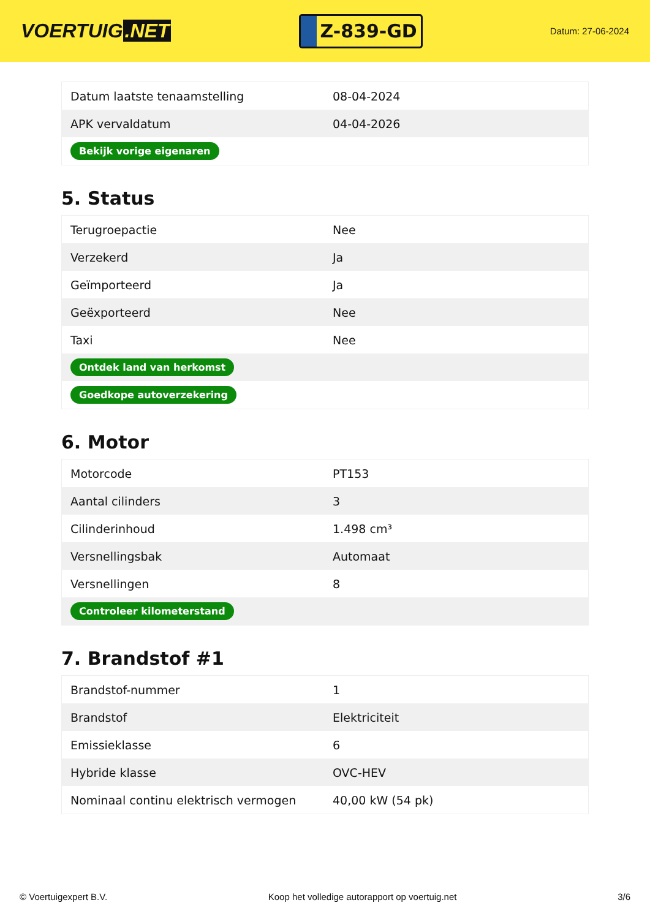VOERTUIG.NET
Z-839-GD
Datum: 27-06-2024
| Datum laatste tenaamstelling | 08-04-2024 |
| APK vervaldatum | 04-04-2026 |
| Bekijk vorige eigenaren | |
5. Status
| Terugroepactie | Nee |
| Verzekerd | Ja |
| Geïmporteerd | Ja |
| Geëxporteerd | Nee |
| Taxi | Nee |
| Ontdek land van herkomst | |
| Goedkope autoverzekering | |
6. Motor
| Motorcode | PT153 |
| Aantal cilinders | 3 |
| Cilinderinhoud | 1.498 cm³ |
| Versnellingsbak | Automaat |
| Versnellingen | 8 |
| Controleer kilometerstand | |
7. Brandstof #1
| Brandstof-nummer | 1 |
| Brandstof | Elektriciteit |
| Emissieklasse | 6 |
| Hybride klasse | OVC-HEV |
| Nominaal continu elektrisch vermogen | 40,00 kW (54 pk) |
© Voertuigexpert B.V. Koop het volledige autorapport op voertuig.net 3/6